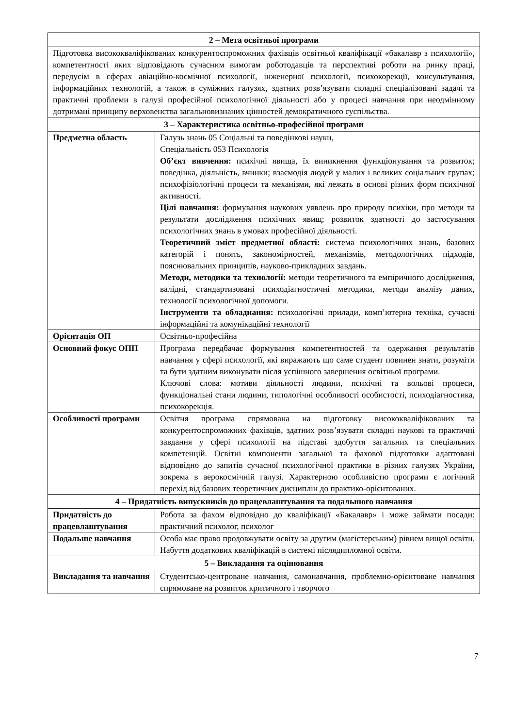| 2 – Мета освітньої програми | |
| Підготовка висококваліфікованих конкурентоспроможних фахівців освітньої кваліфікації «бакалавр з психології», компетентності яких відповідають сучасним вимогам роботодавців та перспективі роботи на ринку праці, передусім в сферах авіаційно-космічної психології, інженерної психології, психокорекції, консультування, інформаційних технологій, а також в суміжних галузях, здатних розв’язувати складні спеціалізовані задачі та практичні проблеми в галузі професійної психологічної діяльності або у процесі навчання при неодмінному дотримані принципу верховенства загальновизнаних цінностей демократичного суспільства. | |
| 3 – Характеристика освітньо-професійної програми | |
| Предметна область | Галузь знань 05 Соціальні та поведінкові науки, Спеціальність 053 Психологія Об’єкт вивчення: психічні явища, їх виникнення функціонування та розвиток; поведінка, діяльність, вчинки; взаємодія людей у малих і великих соціальних групах; психофізіологічні процеси та механізми, які лежать в основі різних форм психічної активності. Цілі навчання: формування наукових уявлень про природу психіки, про методи та результати дослідження психічних явищ; розвиток здатності до застосування психологічних знань в умовах професійної діяльності. Теоретичний зміст предметної області: система психологічних знань, базових категорій і понять, закономірностей, механізмів, методологічних підходів, пояснювальних принципів, науково-прикладних завдань. Методи, методики та технології: методи теоретичного та емпіричного дослідження, валідні, стандартизовані психодіагностичні методики, методи аналізу даних, технології психологічної допомоги. Інструменти та обладнання: психологічні прилади, комп’ютерна техніка, сучасні інформаційні та комунікаційні технології |
| Орієнтація ОП | Освітньо-професійна |
| Основний фокус ОПП | Програма передбачає формування компетентностей та одержання результатів навчання у сфері психології, які виражають що саме студент повинен знати, розуміти та бути здатним виконувати після успішного завершення освітньої програми. Ключові слова: мотиви діяльності людини, психічні та вольові процеси, функціональні стани людини, типологічні особливості особистості, психодіагностика, психокорекція. |
| Особливості програми | Освітня програма спрямована на підготовку висококваліфікованих та конкурентоспроможних фахівців, здатних розв’язувати складні наукові та практичні завдання у сфері психології на підставі здобуття загальних та спеціальних компетенцій. Освітні компоненти загальної та фахової підготовки адаптовані відповідно до запитів сучасної психологічної практики в різних галузях України, зокрема в аерокосмічній галузі. Характерною особливістю програми є логічний перехід від базових теоретичних дисциплін до практико-орієнтованих. |
| 4 – Придатність випускників до працевлаштування та подальшого навчання | |
| Придатність до працевлаштування | Робота за фахом відповідно до кваліфікації «Бакалавр» і може займати посади: практичний психолог, психолог |
| Подальше навчання | Особа має право продовжувати освіту за другим (магістерським) рівнем вищої освіти. Набуття додаткових кваліфікацій в системі післядипломної освіти. |
| 5 – Викладання та оцінювання | |
| Викладання та навчання | Студентсько-центроване навчання, самонавчання, проблемно-орієнтоване навчання спрямоване на розвиток критичного і творчого |
7